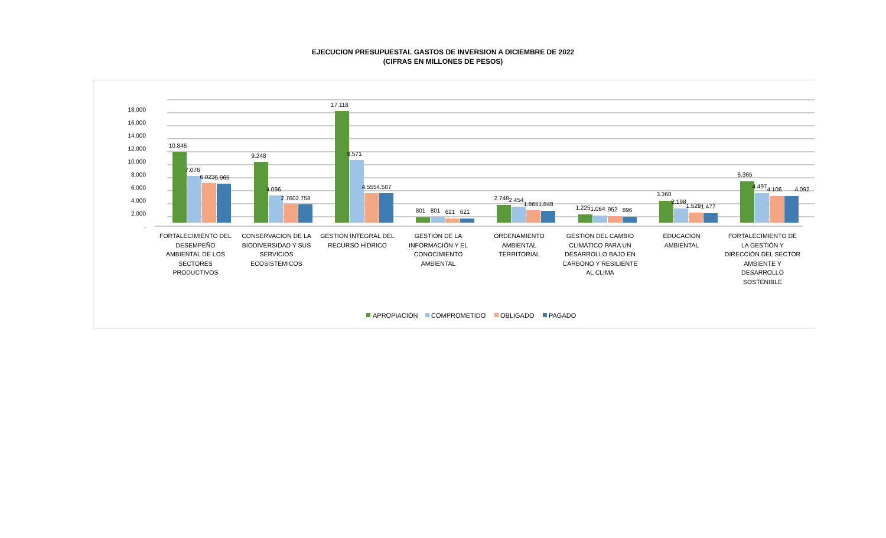EJECUCION PRESUPUESTAL GASTOS DE INVERSION A DICIEMBRE DE 2022
(CIFRAS EN MILLONES DE PESOS)
18.000
16.000
14.000
12.000
10.000
8.000
6.000
4.000
2.000
-
10.846
7.076
6.023
5.965
9.248
4.096
2.760
2.758
17.118
9.571
4.555
4.507
801
801
621
621
2.748
2.454
1.865
1.848
1.225
1.064
952
896
3.360
2.198
1.529
1.477
6.365
4.497
4.106
4.092
FORTALECIMIENTO DEL DESEMPEÑO AMBIENTAL DE LOS SECTORES PRODUCTIVOS
CONSERVACION DE LA BIODIVERSIDAD Y SUS SERVICIOS ECOSISTEMICOS
GESTIÓN INTEGRAL DEL RECURSO HÍDRICO
GESTIÓN DE LA INFORMACIÓN Y EL CONOCIMIENTO AMBIENTAL
ORDENAMIENTO AMBIENTAL TERRITORIAL
GESTIÓN DEL CAMBIO CLIMÁTICO PARA UN DESARROLLO BAJO EN CARBONO Y RESILIENTE AL CLIMA
EDUCACIÓN AMBIENTAL
FORTALECIMIENTO DE LA GESTIÓN Y DIRECCIÓN DEL SECTOR AMBIENTE Y DESARROLLO SOSTENIBLE
APROPIACIÓN
COMPROMETIDO
OBLIGADO
PAGADO